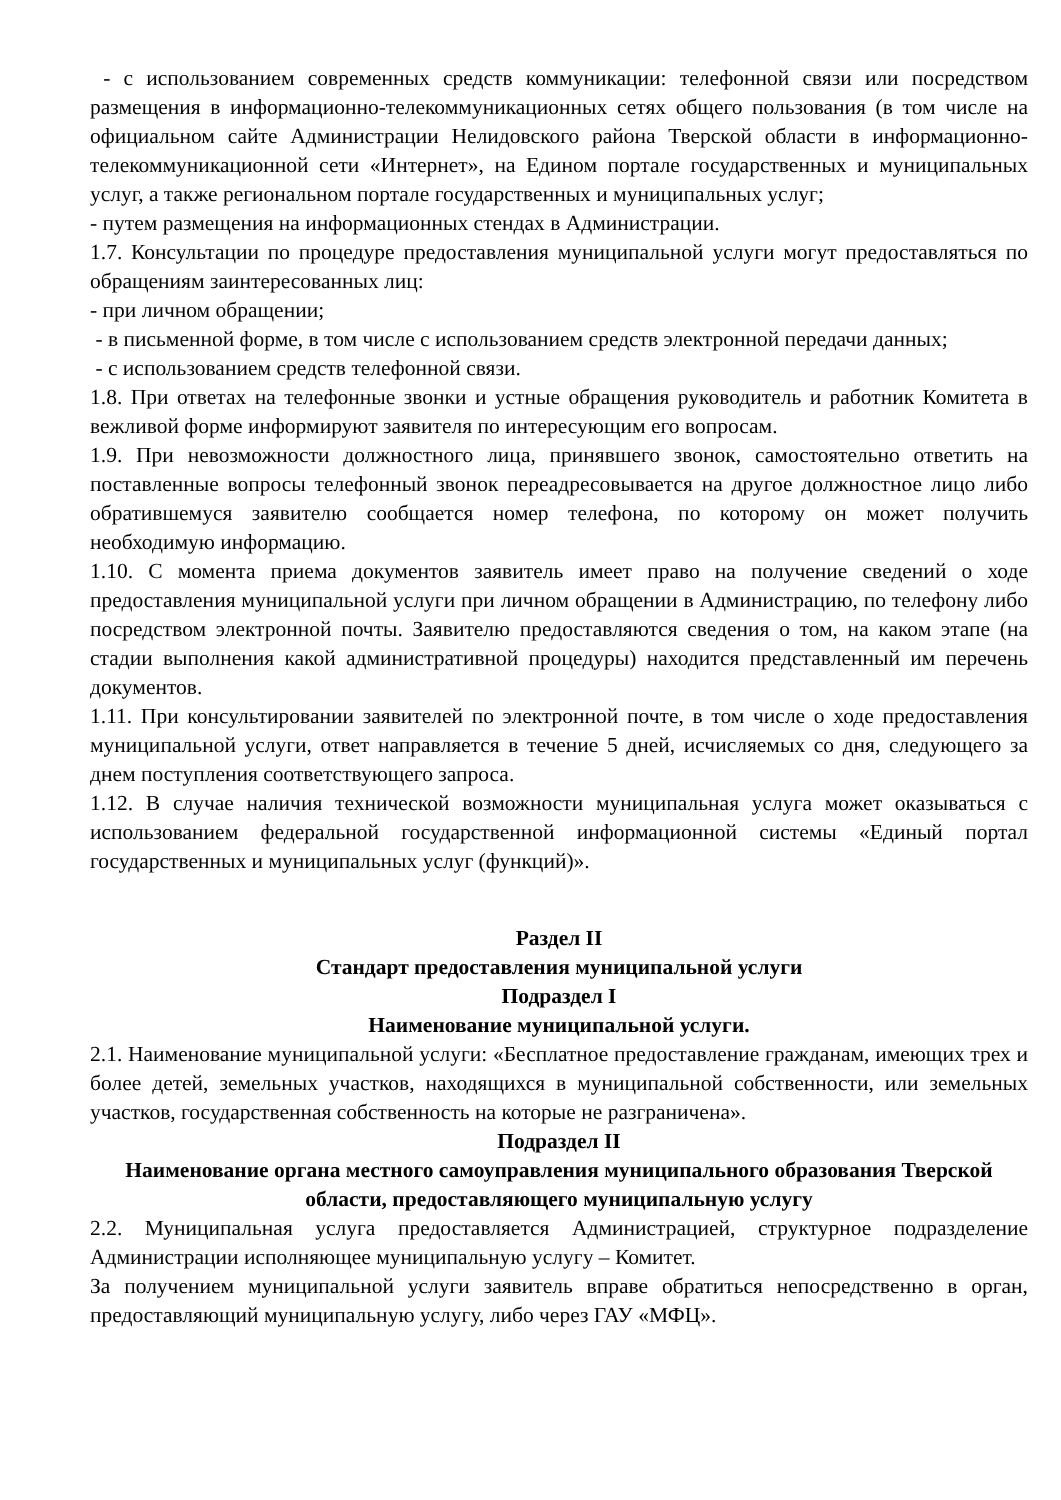- с использованием современных средств коммуникации: телефонной связи или посредством размещения в информационно-телекоммуникационных сетях общего пользования (в том числе на официальном сайте Администрации Нелидовского района Тверской области в информационно-телекоммуникационной сети «Интернет», на Едином портале государственных и муниципальных услуг, а также региональном портале государственных и муниципальных услуг;
- путем размещения на информационных стендах в Администрации.
1.7. Консультации по процедуре предоставления муниципальной услуги могут предоставляться по обращениям заинтересованных лиц:
- при личном обращении;
- в письменной форме, в том числе с использованием средств электронной передачи данных;
- с использованием средств телефонной связи.
1.8. При ответах на телефонные звонки и устные обращения руководитель и работник Комитета в вежливой форме информируют заявителя по интересующим его вопросам.
1.9. При невозможности должностного лица, принявшего звонок, самостоятельно ответить на поставленные вопросы телефонный звонок переадресовывается на другое должностное лицо либо обратившемуся заявителю сообщается номер телефона, по которому он может получить необходимую информацию.
1.10. С момента приема документов заявитель имеет право на получение сведений о ходе предоставления муниципальной услуги при личном обращении в Администрацию, по телефону либо посредством электронной почты. Заявителю предоставляются сведения о том, на каком этапе (на стадии выполнения какой административной процедуры) находится представленный им перечень документов.
1.11. При консультировании заявителей по электронной почте, в том числе о ходе предоставления муниципальной услуги, ответ направляется в течение 5 дней, исчисляемых со дня, следующего за днем поступления соответствующего запроса.
1.12. В случае наличия технической возможности муниципальная услуга может оказываться с использованием федеральной государственной информационной системы «Единый портал государственных и муниципальных услуг (функций)».
Раздел II
Стандарт предоставления муниципальной услуги
Подраздел I
Наименование муниципальной услуги.
2.1. Наименование муниципальной услуги: «Бесплатное предоставление гражданам, имеющих трех и более детей, земельных участков, находящихся в муниципальной собственности, или земельных участков, государственная собственность на которые не разграничена».
Подраздел II
Наименование органа местного самоуправления муниципального образования Тверской области, предоставляющего муниципальную услугу
2.2. Муниципальная услуга предоставляется Администрацией, структурное подразделение Администрации исполняющее муниципальную услугу – Комитет.
За получением муниципальной услуги заявитель вправе обратиться непосредственно в орган, предоставляющий муниципальную услугу, либо через ГАУ «МФЦ».